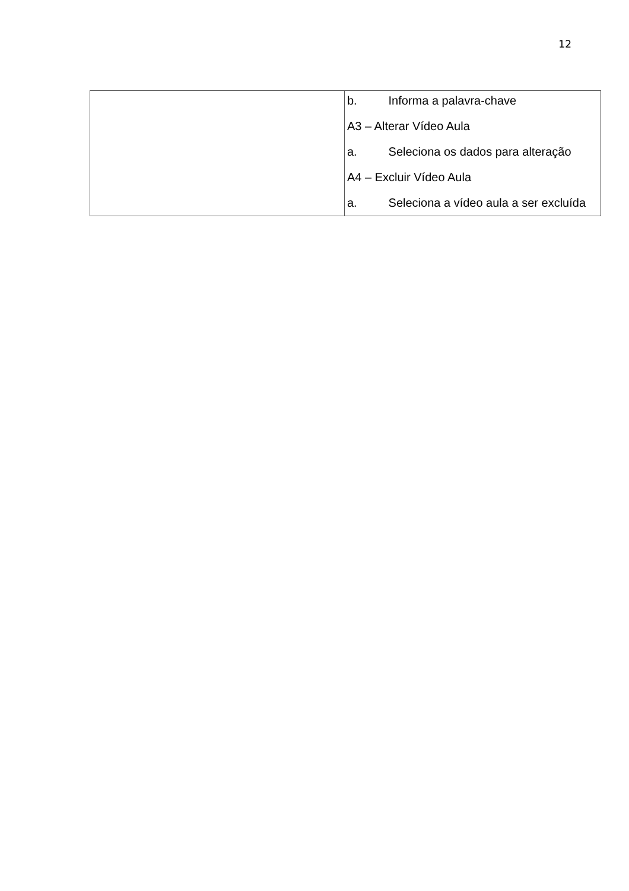12
| | b. Informa a palavra-chave A3 – Alterar Vídeo Aula a. Seleciona os dados para alteração A4 – Excluir Vídeo Aula a. Seleciona a vídeo aula a ser excluída |